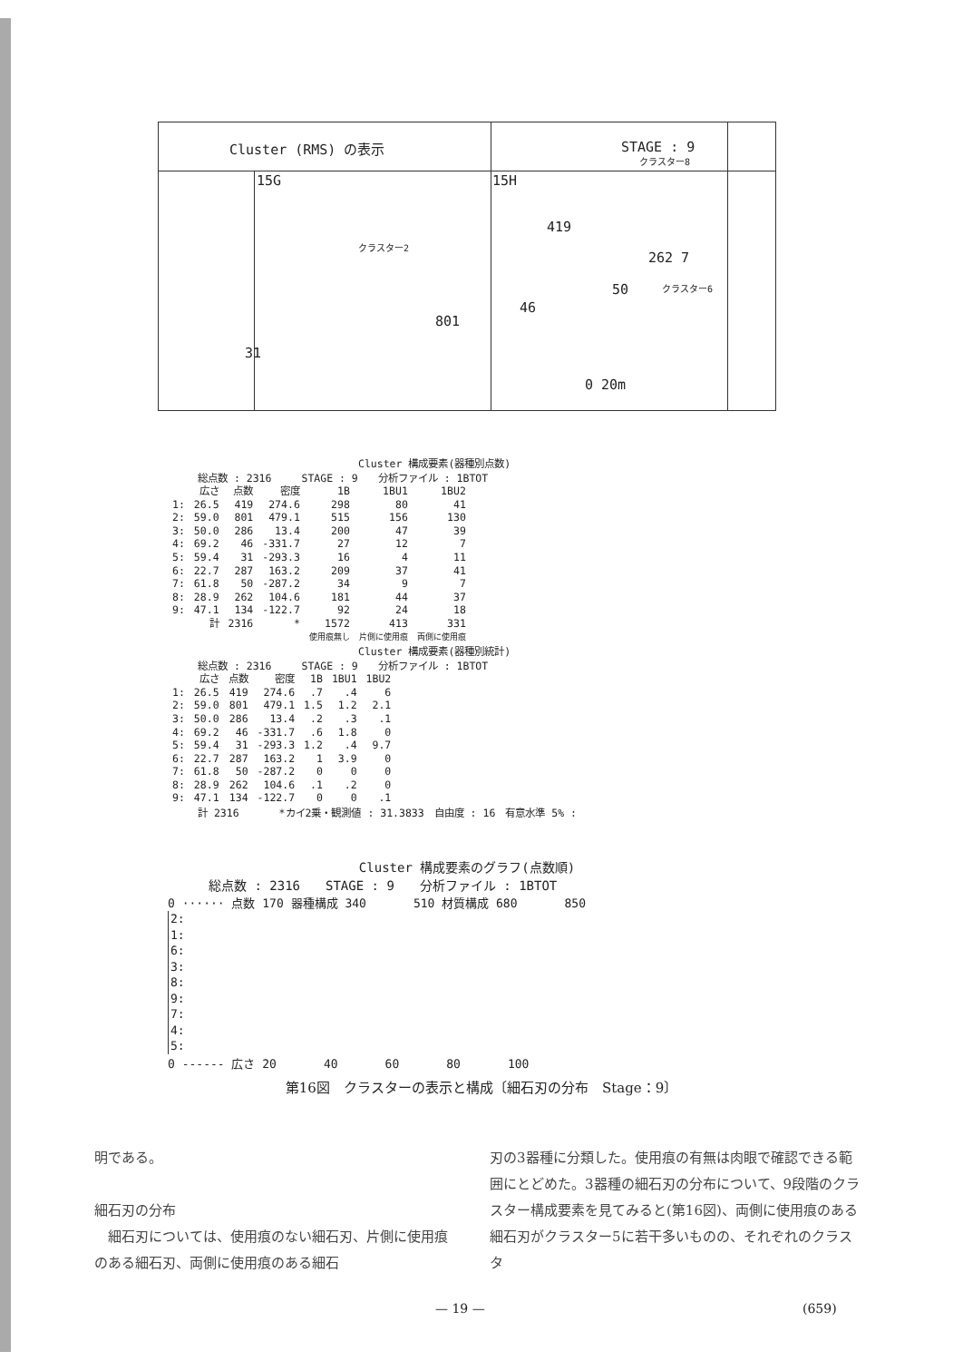Cluster (RMS) の表示 STAGE : 9
15G 15H
419
クラスター2
クラスター8
クラスター6
262 7
50
46
801
31
0 20m
Cluster 構成要素(器種別点数)
　　　総点数 : 2316　　　STAGE : 9　　分析ファイル : 1BTOT
| | 広さ | 点数 | 密度 | 1B | 1BU1 | 1BU2 |
| --- | --- | --- | --- | --- | --- | --- |
| 1: | 26.5 | 419 | 274.6 | 298 | 80 | 41 |
| 2: | 59.0 | 801 | 479.1 | 515 | 156 | 130 |
| 3: | 50.0 | 286 | 13.4 | 200 | 47 | 39 |
| 4: | 69.2 | 46 | -331.7 | 27 | 12 | 7 |
| 5: | 59.4 | 31 | -293.3 | 16 | 4 | 11 |
| 6: | 22.7 | 287 | 163.2 | 209 | 37 | 41 |
| 7: | 61.8 | 50 | -287.2 | 34 | 9 | 7 |
| 8: | 28.9 | 262 | 104.6 | 181 | 44 | 37 |
| 9: | 47.1 | 134 | -122.7 | 92 | 24 | 18 |
| | 計 | 2316 | * | 1572 | 413 | 331 |
| | | | | 使用痕無し | 片側に使用痕 | 両側に使用痕 |
Cluster 構成要素(器種別統計)
　　　総点数 : 2316　　　STAGE : 9　　分析ファイル : 1BTOT
| | 広さ | 点数 | 密度 | 1B | 1BU1 | 1BU2 |
| --- | --- | --- | --- | --- | --- | --- |
| 1: | 26.5 | 419 | 274.6 | .7 | .4 | 6 |
| 2: | 59.0 | 801 | 479.1 | 1.5 | 1.2 | 2.1 |
| 3: | 50.0 | 286 | 13.4 | .2 | .3 | .1 |
| 4: | 69.2 | 46 | -331.7 | .6 | 1.8 | 0 |
| 5: | 59.4 | 31 | -293.3 | 1.2 | .4 | 9.7 |
| 6: | 22.7 | 287 | 163.2 | 1 | 3.9 | 0 |
| 7: | 61.8 | 50 | -287.2 | 0 | 0 | 0 |
| 8: | 28.9 | 262 | 104.6 | .1 | .2 | 0 |
| 9: | 47.1 | 134 | -122.7 | 0 | 0 | .1 |
　　　計 2316　　　　*カイ2乗・観測値 : 31.3833　自由度 : 16　有意水準 5% :
Cluster 構成要素のグラフ(点数順)
総点数 : 2316　　STAGE : 9　　分析ファイル : 1BTOT
0 ······ 点数 170 器種構成 340　　　　510 材質構成 680　　　　850
2:
1:
6:
3:
8:
9:
7:
4:
5:
0 ------ 広さ 20　　　　40　　　　60　　　　80　　　　100
第16図　クラスターの表示と構成〔細石刃の分布　Stage：9〕
明である。
細石刃の分布
　細石刃については、使用痕のない細石刃、片側に使用痕のある細石刃、両側に使用痕のある細石
刃の3器種に分類した。使用痕の有無は肉眼で確認できる範囲にとどめた。3器種の細石刃の分布について、9段階のクラスター構成要素を見てみると(第16図)、両側に使用痕のある細石刃がクラスター5に若干多いものの、それぞれのクラスタ
— 19 — (659)